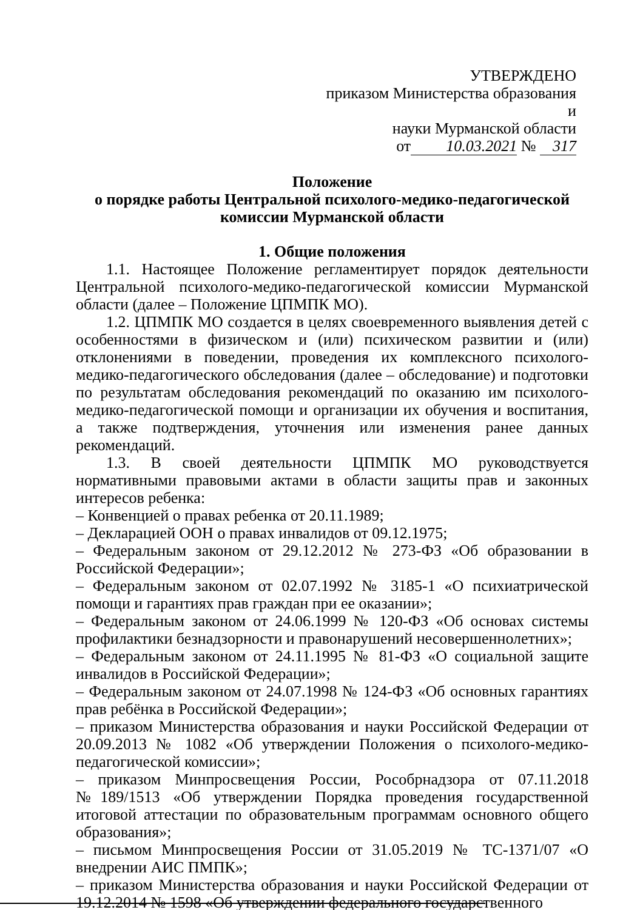УТВЕРЖДЕНО
приказом Министерства образования и
науки Мурманской области
от 10.03.2021 № 317
Положение
о порядке работы Центральной психолого-медико-педагогической
комиссии Мурманской области
1. Общие положения
1.1. Настоящее Положение регламентирует порядок деятельности Центральной психолого-медико-педагогической комиссии Мурманской области (далее – Положение ЦПМПК МО).
1.2. ЦПМПК МО создается в целях своевременного выявления детей с особенностями в физическом и (или) психическом развитии и (или) отклонениями в поведении, проведения их комплексного психолого-медико-педагогического обследования (далее – обследование) и подготовки по результатам обследования рекомендаций по оказанию им психолого-медико-педагогической помощи и организации их обучения и воспитания, а также подтверждения, уточнения или изменения ранее данных рекомендаций.
1.3. В своей деятельности ЦПМПК МО руководствуется нормативными правовыми актами в области защиты прав и законных интересов ребенка:
– Конвенцией о правах ребенка от 20.11.1989;
– Декларацией ООН о правах инвалидов от 09.12.1975;
– Федеральным законом от 29.12.2012 № 273-ФЗ «Об образовании в Российской Федерации»;
– Федеральным законом от 02.07.1992 № 3185-1 «О психиатрической помощи и гарантиях прав граждан при ее оказании»;
– Федеральным законом от 24.06.1999 № 120-ФЗ «Об основах системы профилактики безнадзорности и правонарушений несовершеннолетних»;
– Федеральным законом от 24.11.1995 № 81-ФЗ «О социальной защите инвалидов в Российской Федерации»;
– Федеральным законом от 24.07.1998 № 124-ФЗ «Об основных гарантиях прав ребёнка в Российской Федерации»;
– приказом Министерства образования и науки Российской Федерации от 20.09.2013 № 1082 «Об утверждении Положения о психолого-медико-педагогической комиссии»;
– приказом Минпросвещения России, Рособрнадзора от 07.11.2018 №189/1513 «Об утверждении Порядка проведения государственной итоговой аттестации по образовательным программам основного общего образования»;
– письмом Минпросвещения России от 31.05.2019 № ТС-1371/07 «О внедрении АИС ПМПК»;
– приказом Министерства образования и науки Российской Федерации от 19.12.2014 № 1598 «Об утверждении федерального государственного